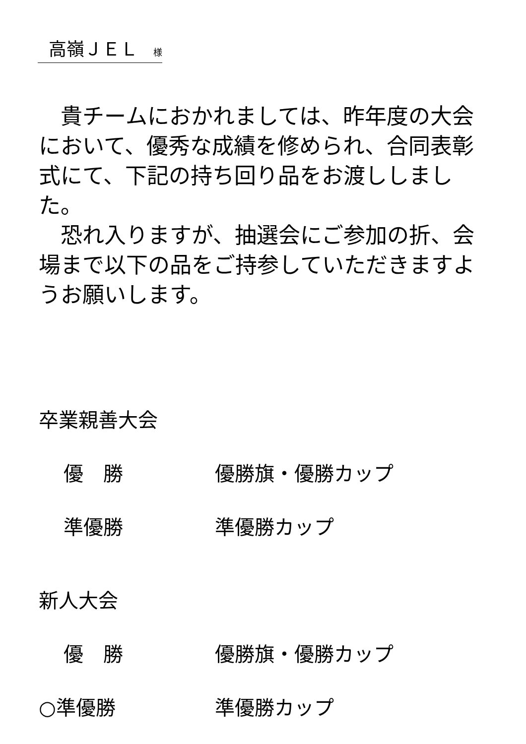高嶺ＪＥＬ 様
　貴チームにおかれましては、昨年度の大会において、優秀な成績を修められ、合同表彰式にて、下記の持ち回り品をお渡ししました。
　恐れ入りますが、抽選会にご参加の折、会場まで以下の品をご持参していただきますようお願いします。
卒業親善大会
優　勝 優勝旗・優勝カップ
準優勝 準優勝カップ
新人大会
優　勝 優勝旗・優勝カップ
○準優勝 準優勝カップ